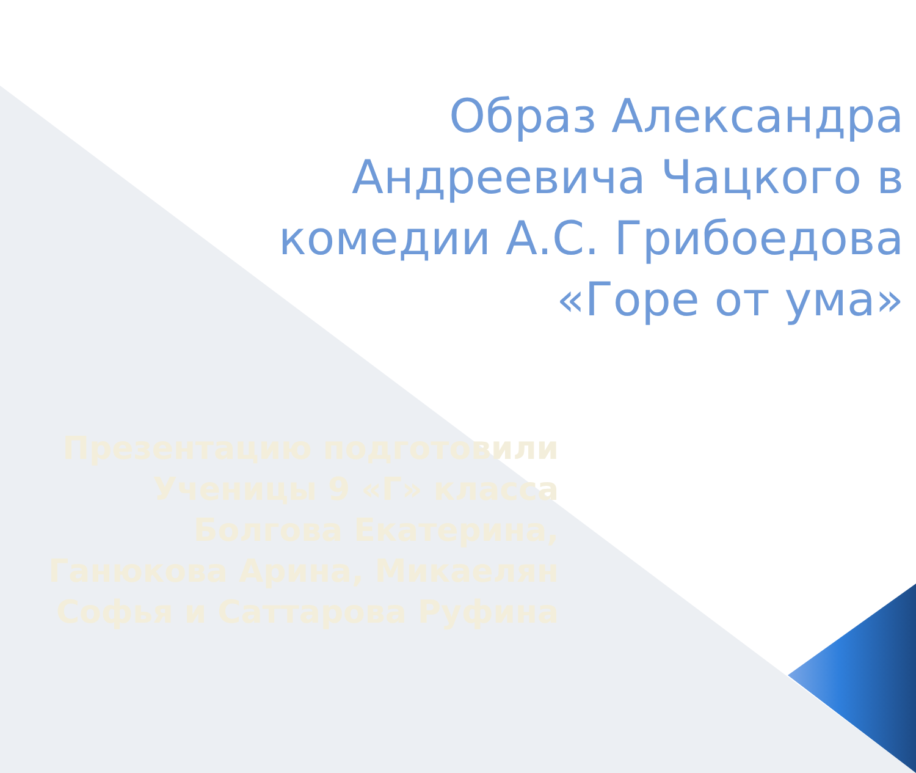Образ Александра Андреевича Чацкого в комедии А.С. Грибоедова «Горе от ума»
Презентацию подготовили Ученицы 9 «Г» класса Болгова Екатерина, Ганюкова Арина, Микаелян Софья и Саттарова Руфина